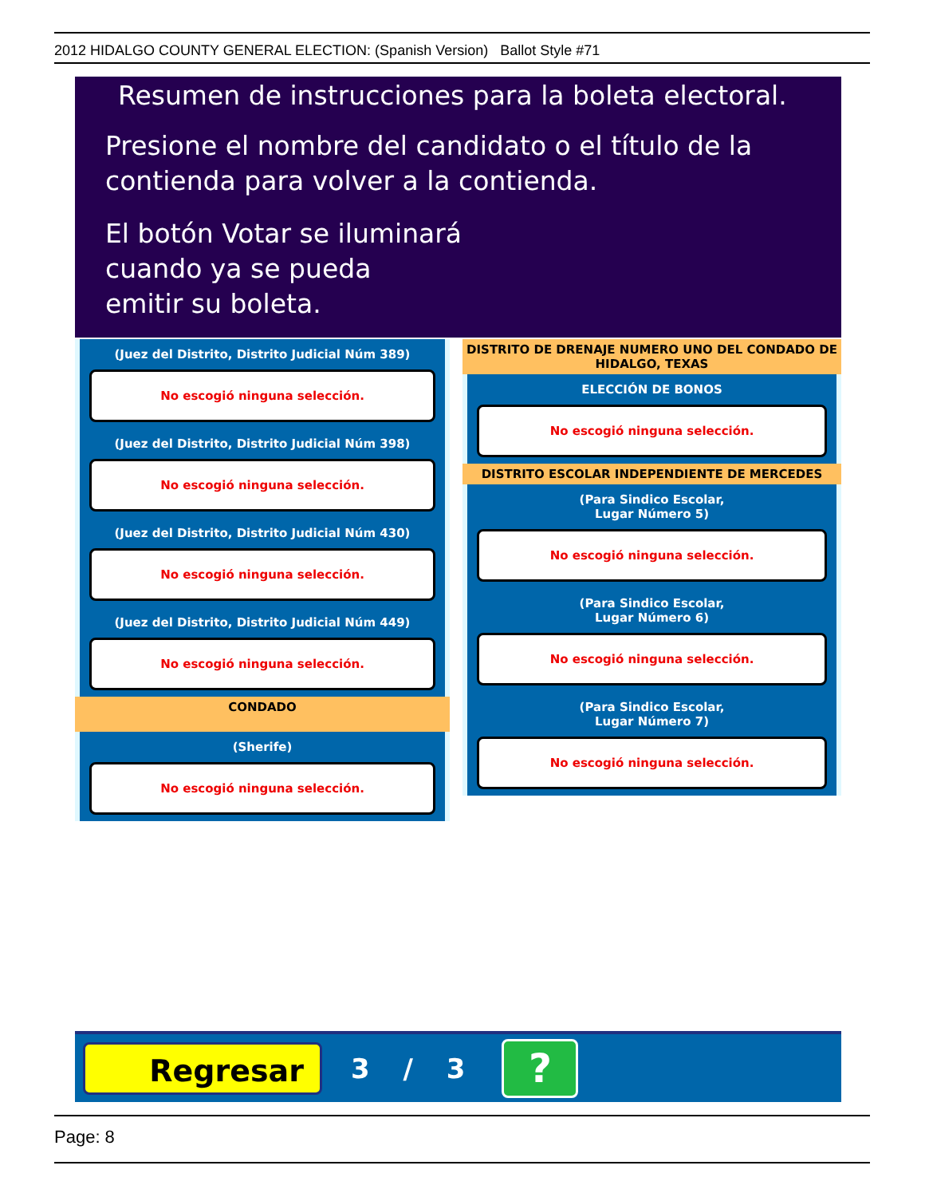2012 HIDALGO COUNTY GENERAL ELECTION: (Spanish Version) Ballot Style #71
Resumen de instrucciones para la boleta electoral.
Presione el nombre del candidato o el título de la contienda para volver a la contienda.
El botón Votar se iluminará
cuando ya se pueda
emitir su boleta.
(Juez del Distrito, Distrito Judicial Núm 389)
No escogió ninguna selección.
(Juez del Distrito, Distrito Judicial Núm 398)
No escogió ninguna selección.
(Juez del Distrito, Distrito Judicial Núm 430)
No escogió ninguna selección.
(Juez del Distrito, Distrito Judicial Núm 449)
No escogió ninguna selección.
CONDADO
(Sherife)
No escogió ninguna selección.
DISTRITO DE DRENAJE NUMERO UNO DEL CONDADO DE HIDALGO, TEXAS
ELECCIÓN DE BONOS
No escogió ninguna selección.
DISTRITO ESCOLAR INDEPENDIENTE DE MERCEDES
(Para Sindico Escolar,
Lugar Número 5)
No escogió ninguna selección.
(Para Sindico Escolar,
Lugar Número 6)
No escogió ninguna selección.
(Para Sindico Escolar,
Lugar Número 7)
No escogió ninguna selección.
Regresar
3 / 3
?
Page: 8